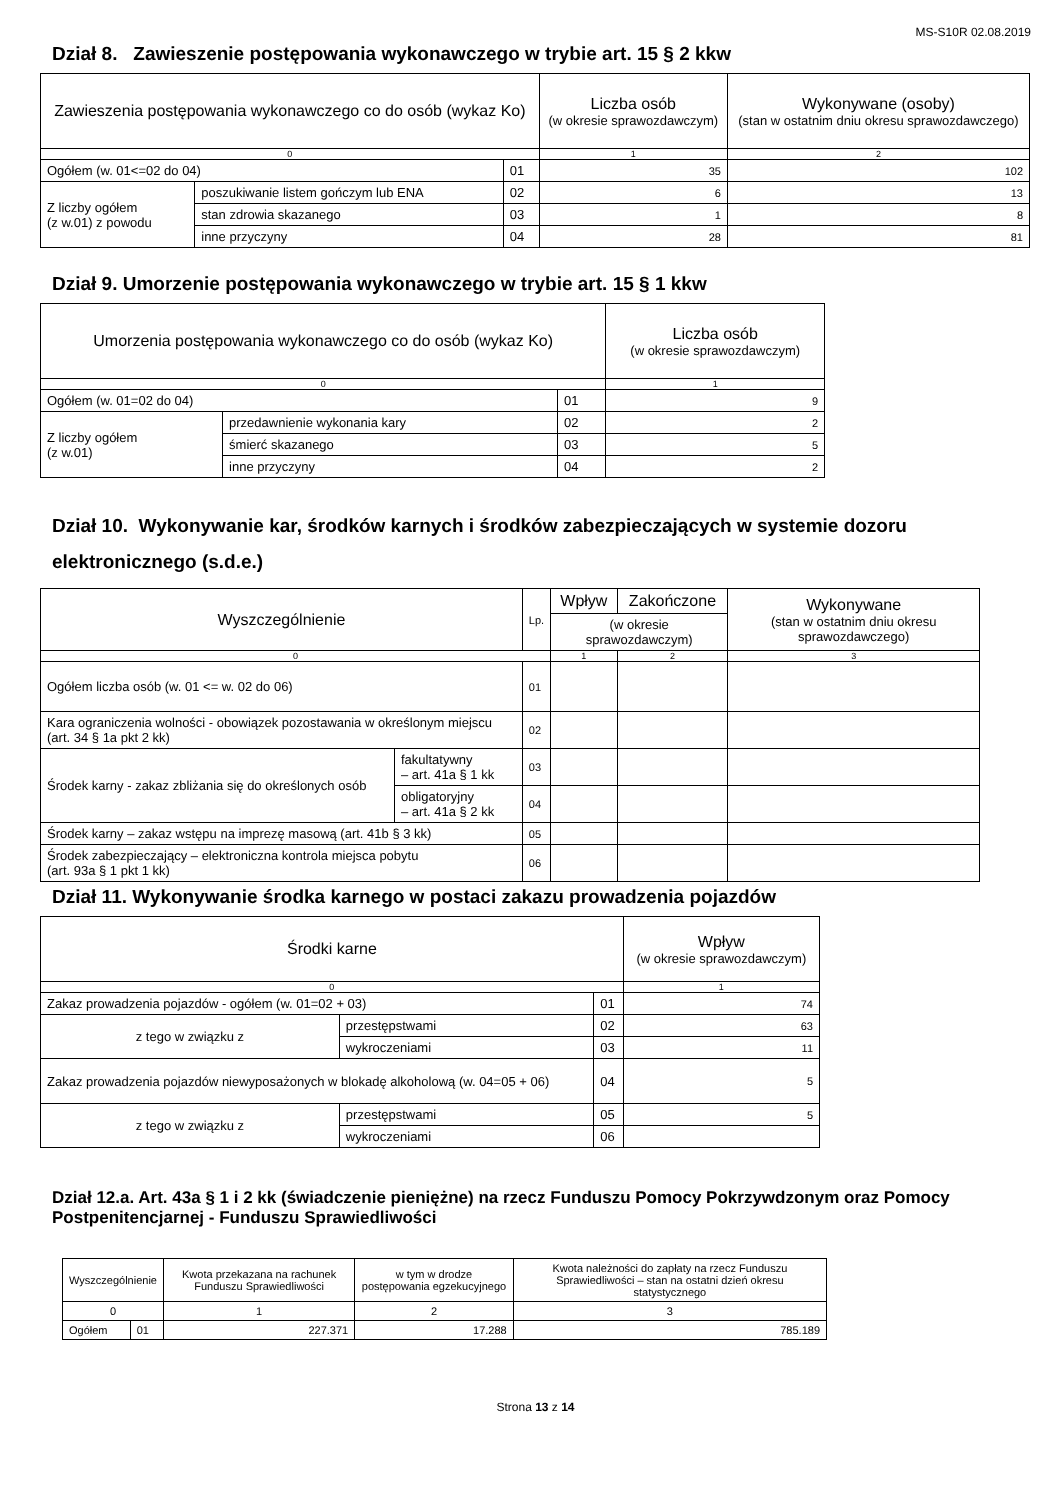MS-S10R 02.08.2019
Dział 8. Zawieszenie postępowania wykonawczego w trybie art. 15 § 2 kkw
| Zawieszenia postępowania wykonawczego co do osób (wykaz Ko) | | | Liczba osób (w okresie sprawozdawczym) | Wykonywane (osoby) (stan w ostatnim dniu okresu sprawozdawczego) |
| --- | --- | --- | --- | --- |
| 0 | | | 1 | 2 |
| Ogółem (w. 01<=02 do 04) | | 01 | 35 | 102 |
| Z liczby ogółem (z w.01) z powodu | poszukiwanie listem gończym lub ENA | 02 | 6 | 13 |
| | stan zdrowia skazanego | 03 | 1 | 8 |
| | inne przyczyny | 04 | 28 | 81 |
Dział 9. Umorzenie postępowania wykonawczego w trybie art. 15 § 1 kkw
| Umorzenia postępowania wykonawczego co do osób (wykaz Ko) | | | Liczba osób (w okresie sprawozdawczym) |
| --- | --- | --- | --- |
| 0 | | | 1 |
| Ogółem (w. 01=02 do 04) | | 01 | 9 |
| Z liczby ogółem (z w.01) | przedawnienie wykonania kary | 02 | 2 |
| | śmierć skazanego | 03 | 5 |
| | inne przyczyny | 04 | 2 |
Dział 10. Wykonywanie kar, środków karnych i środków zabezpieczających w systemie dozoru elektronicznego (s.d.e.)
| Wyszczególnienie | | Lp. | Wpływ | Zakończone | Wykonywane (stan w ostatnim dniu okresu sprawozdawczego) |
| --- | --- | --- | --- | --- | --- |
| | | | (w okresie sprawozdawczym) | | |
| 0 | | | 1 | 2 | 3 |
| Ogółem liczba osób (w. 01 <= w. 02 do 06) | | 01 | | | |
| Kara ograniczenia wolności - obowiązek pozostawania w określonym miejscu (art. 34 § 1a pkt 2 kk) | | 02 | | | |
| Środek karny - zakaz zbliżania się do określonych osób | fakultatywny – art. 41a § 1 kk | 03 | | | |
| | obligatoryjny – art. 41a § 2 kk | 04 | | | |
| Środek karny – zakaz wstępu na imprezę masową (art. 41b § 3 kk) | | 05 | | | |
| Środek zabezpieczający – elektroniczna kontrola miejsca pobytu (art. 93a § 1 pkt 1 kk) | | 06 | | | |
Dział 11. Wykonywanie środka karnego w postaci zakazu prowadzenia pojazdów
| Środki karne | | | Wpływ (w okresie sprawozdawczym) |
| --- | --- | --- | --- |
| 0 | | | 1 |
| Zakaz prowadzenia pojazdów - ogółem (w. 01=02 + 03) | | 01 | 74 |
| z tego w związku z | przestępstwami | 02 | 63 |
| | wykroczeniami | 03 | 11 |
| Zakaz prowadzenia pojazdów niewyposażonych w blokadę alkoholową (w. 04=05 + 06) | | 04 | 5 |
| z tego w związku z | przestępstwami | 05 | 5 |
| | wykroczeniami | 06 | |
Dział 12.a. Art. 43a § 1 i 2 kk (świadczenie pieniężne) na rzecz Funduszu Pomocy Pokrzywdzonym oraz Pomocy Postpenitencjarnej - Funduszu Sprawiedliwości
| Wyszczególnienie | | Kwota przekazana na rachunek Funduszu Sprawiedliwości | w tym w drodze postępowania egzekucyjnego | Kwota należności do zapłaty na rzecz Funduszu Sprawiedliwości – stan na ostatni dzień okresu statystycznego |
| --- | --- | --- | --- | --- |
| 0 | | 1 | 2 | 3 |
| Ogółem | 01 | 227.371 | 17.288 | 785.189 |
Strona 13 z 14